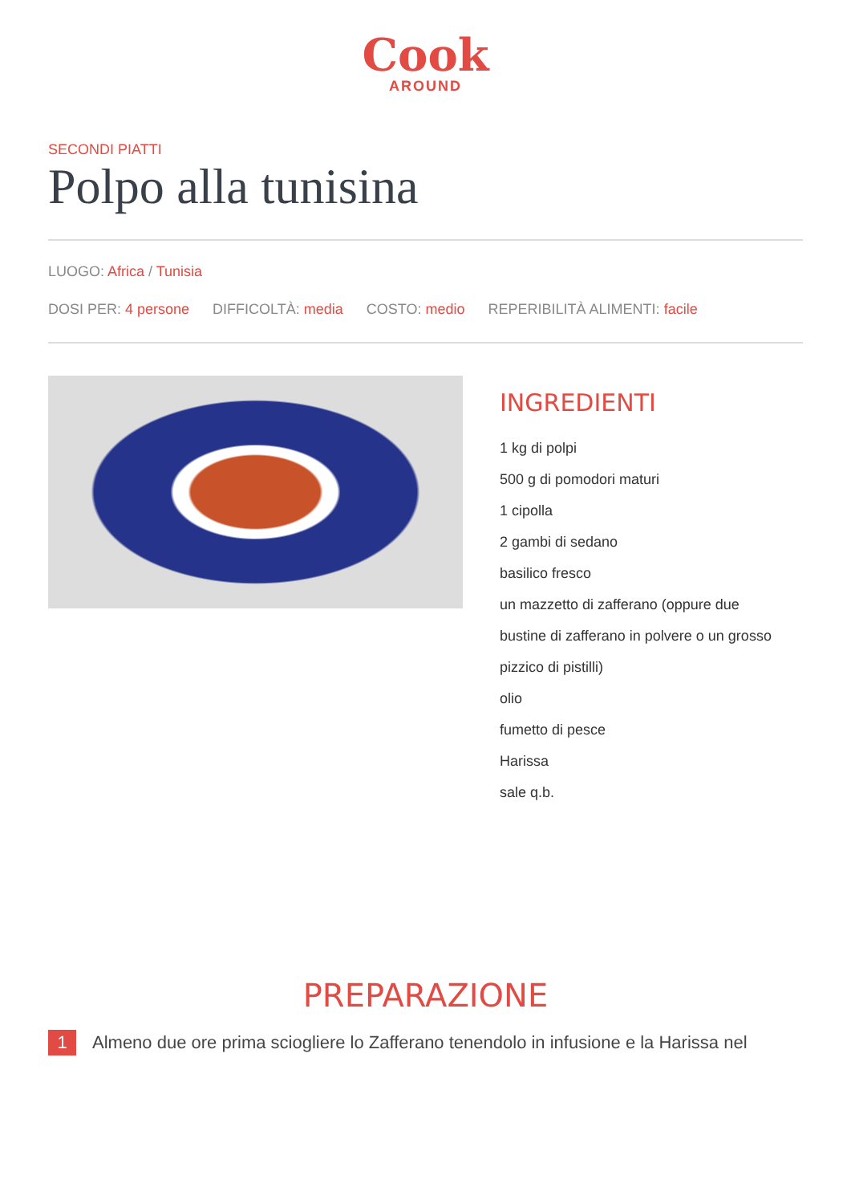Cook
AROUND
SECONDI PIATTI
Polpo alla tunisina
LUOGO: Africa / Tunisia
DOSI PER: 4 persone DIFFICOLTÀ: media COSTO: medio REPERIBILITÀ ALIMENTI: facile
INGREDIENTI
1 kg di polpi
500 g di pomodori maturi
1 cipolla
2 gambi di sedano
basilico fresco
un mazzetto di zafferano (oppure due
bustine di zafferano in polvere o un grosso
pizzico di pistilli)
olio
fumetto di pesce
Harissa
sale q.b.
PREPARAZIONE
1
Almeno due ore prima sciogliere lo Zafferano tenendolo in infusione e la Harissa nel